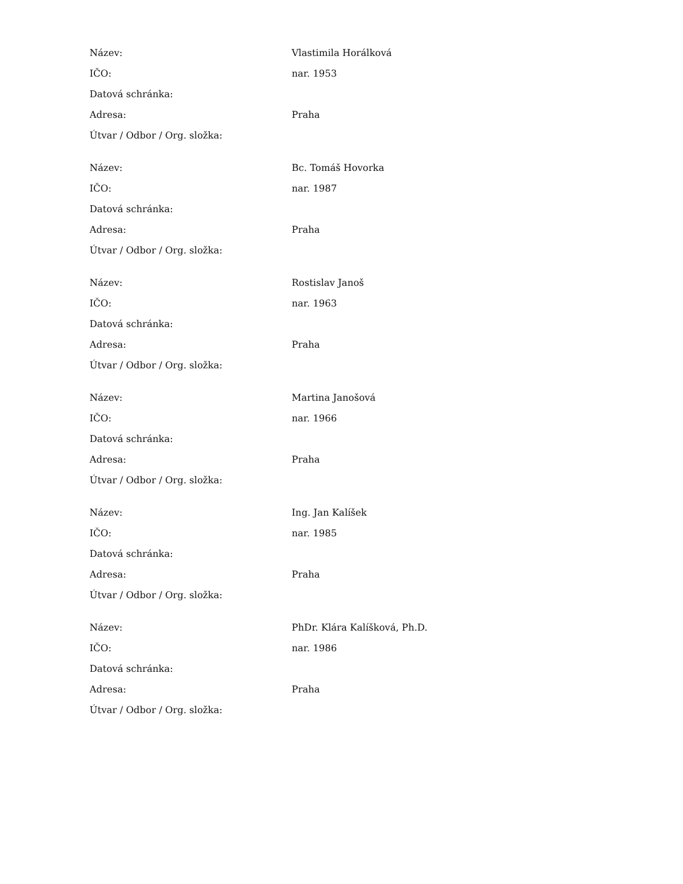| Název: | Vlastimila Horálková |
| IČO: | nar. 1953 |
| Datová schránka: | |
| Adresa: | Praha |
| Útvar / Odbor / Org. složka: | |
| Název: | Bc. Tomáš Hovorka |
| IČO: | nar. 1987 |
| Datová schránka: | |
| Adresa: | Praha |
| Útvar / Odbor / Org. složka: | |
| Název: | Rostislav Janoš |
| IČO: | nar. 1963 |
| Datová schránka: | |
| Adresa: | Praha |
| Útvar / Odbor / Org. složka: | |
| Název: | Martina Janošová |
| IČO: | nar. 1966 |
| Datová schránka: | |
| Adresa: | Praha |
| Útvar / Odbor / Org. složka: | |
| Název: | Ing. Jan Kalíšek |
| IČO: | nar. 1985 |
| Datová schránka: | |
| Adresa: | Praha |
| Útvar / Odbor / Org. složka: | |
| Název: | PhDr. Klára Kalíšková, Ph.D. |
| IČO: | nar. 1986 |
| Datová schránka: | |
| Adresa: | Praha |
| Útvar / Odbor / Org. složka: | |